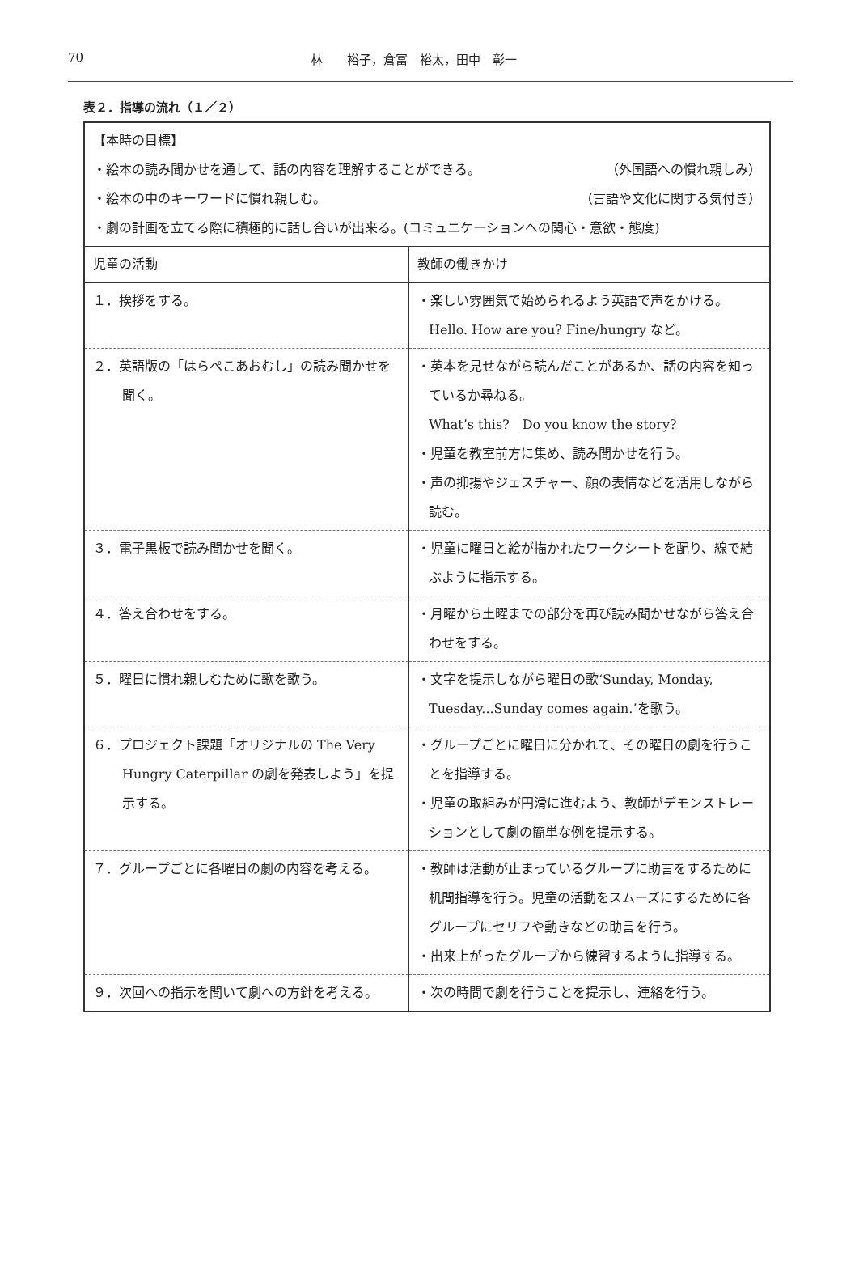70 林　　裕子，倉冨　裕太，田中　彰一
表２．指導の流れ（１／２）
| 【本時の目標】 ・絵本の読み聞かせを通して、話の内容を理解することができる。 （外国語への慣れ親しみ） ・絵本の中のキーワードに慣れ親しむ。 （言語や文化に関する気付き） ・劇の計画を立てる際に積極的に話し合いが出来る。(コミュニケーションへの関心・意欲・態度) | |
| 児童の活動 | 教師の働きかけ |
| １．挨拶をする。 | ・楽しい雰囲気で始められるよう英語で声をかける。Hello. How are you? Fine/hungry など。 |
| ２．英語版の「はらぺこあおむし」の読み聞かせを聞く。 | ・英本を見せながら読んだことがあるか、話の内容を知っているか尋ねる。 What’s this? Do you know the story? ・児童を教室前方に集め、読み聞かせを行う。 ・声の抑揚やジェスチャー、顔の表情などを活用しながら読む。 |
| ３．電子黒板で読み聞かせを聞く。 | ・児童に曜日と絵が描かれたワークシートを配り、線で結ぶように指示する。 |
| ４．答え合わせをする。 | ・月曜から土曜までの部分を再び読み聞かせながら答え合わせをする。 |
| ５．曜日に慣れ親しむために歌を歌う。 | ・文字を提示しながら曜日の歌‘Sunday, Monday, Tuesday...Sunday comes again.’を歌う。 |
| ６．プロジェクト課題「オリジナルの The Very Hungry Caterpillar の劇を発表しよう」を提示する。 | ・グループごとに曜日に分かれて、その曜日の劇を行うことを指導する。 ・児童の取組みが円滑に進むよう、教師がデモンストレーションとして劇の簡単な例を提示する。 |
| ７．グループごとに各曜日の劇の内容を考える。 | ・教師は活動が止まっているグループに助言をするために机間指導を行う。児童の活動をスムーズにするために各グループにセリフや動きなどの助言を行う。 ・出来上がったグループから練習するように指導する。 |
| ９．次回への指示を聞いて劇への方針を考える。 | ・次の時間で劇を行うことを提示し、連絡を行う。 |